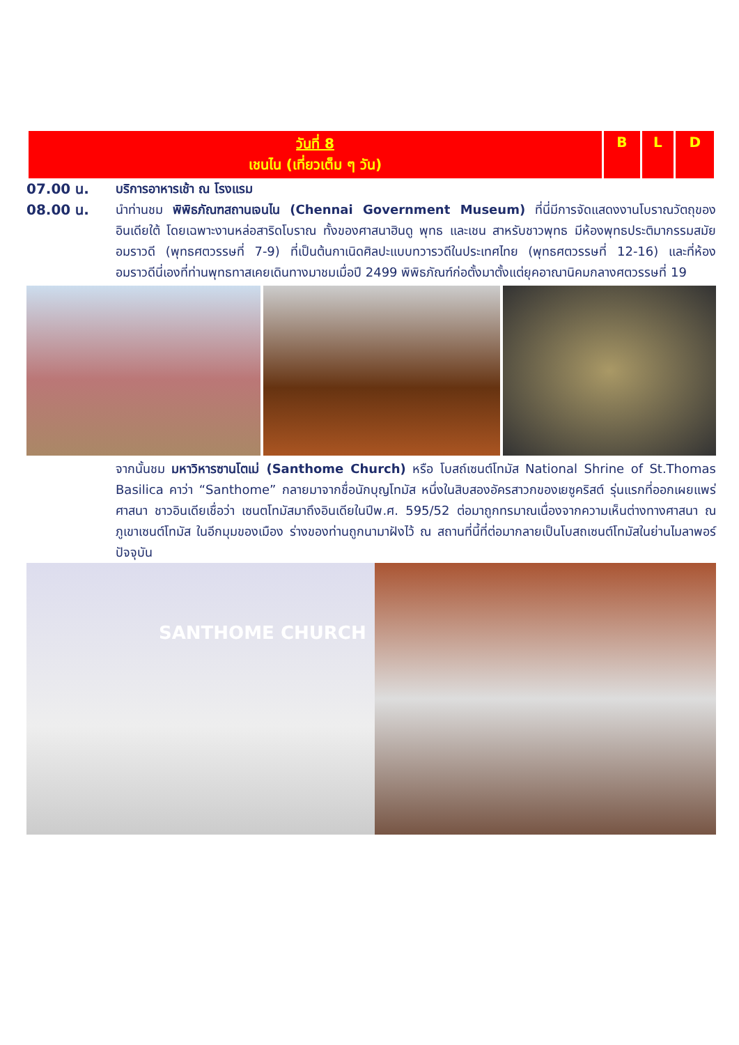| วันที่ 8 เชนไน (เที่ยวเต็ม ๆ วัน) | B | L | D |
07.00 น. บริการอาหารเช้า ณ โรงแรม
08.00 น. นำท่านชม พิพิธภัณฑสถานเจนไน (Chennai Government Museum) ที่นี่มีการจัดแสดงงานโบราณวัตถุของอินเดียใต้ โดยเฉพาะงานหล่อสาริดโบราณ ทั้งของศาสนาฮินดู พุทธ และเชน สาหรับชาวพุทธ มีห้องพุทธประติมากรรมสมัยอมราวดี (พุทธศตวรรษที่ 7-9) ที่เป็นต้นกาเนิดศิลปะแบบทวารวดีในประเทศไทย (พุทธศตวรรษที่ 12-16) และที่ห้องอมราวดีนี่เองที่ท่านพุทธทาสเคยเดินทางมาชมเมื่อปี 2499 พิพิธภัณฑ์ก่อตั้งมาตั้งแต่ยุคอาณานิคมกลางศตวรรษที่ 19
จากนั้นชม มหาวิหารซานโตเม่ (Santhome Church) หรือ โบสถ์เซนต์โทมัส National Shrine of St.Thomas Basilica คาว่า “Santhome” กลายมาจากชื่อนักบุญโทมัส หนึ่งในสิบสองอัครสาวกของเยซูคริสต์ รุ่นแรกที่ออกเผยแพร่ศาสนา ชาวอินเดียเชื่อว่า เซนตโทมัสมาถึงอินเดียในปีพ.ศ. 595/52 ต่อมาถูกทรมาณเนื่องจากความเห็นต่างทางศาสนา ณ ภูเขาเซนต์โทมัส ในอีกมุมของเมือง ร่างของท่านถูกนามาฝังไว้ ณ สถานที่นี้ที่ต่อมากลายเป็นโบสถเซนต์โทมัสในย่านไมลาพอร์ปัจจุบัน
SANTHOME CHURCH